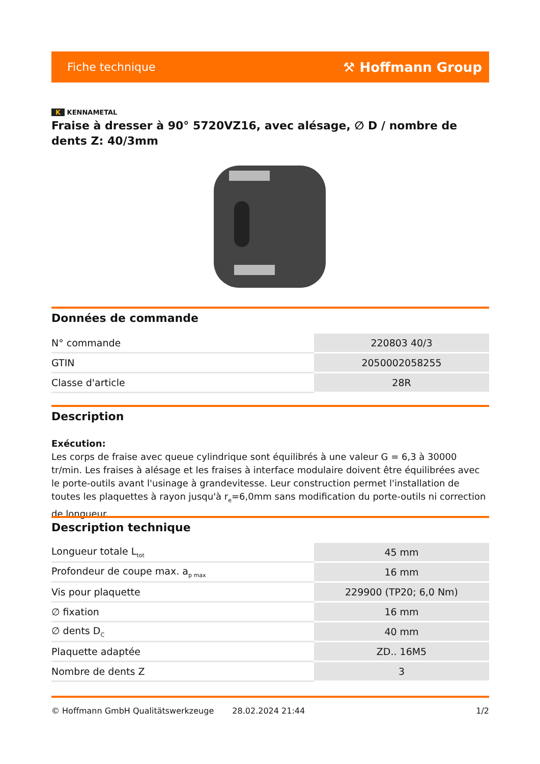Fiche technique ⚒ Hoffmann Group
K KENNAMETAL
Fraise à dresser à 90° 5720VZ16, avec alésage, ∅ D / nombre de dents Z: 40/3mm
Données de commande
| N° commande | 220803 40/3 |
| GTIN | 2050002058255 |
| Classe d'article | 28R |
Description
Exécution:
Les corps de fraise avec queue cylindrique sont équilibrés à une valeur G = 6,3 à 30000 tr/min. Les fraises à alésage et les fraises à interface modulaire doivent être équilibrées avec le porte-outils avant l'usinage à grandevitesse. Leur construction permet l'installation de toutes les plaquettes à rayon jusqu'à r<sub>e</sub>=6,0mm sans modification du porte-outils ni correction de longueur.
Description technique
| Longueur totale L<sub>tot</sub> | 45 mm |
| Profondeur de coupe max. a<sub>p max</sub> | 16 mm |
| Vis pour plaquette | 229900 (TP20; 6,0 Nm) |
| ∅ fixation | 16 mm |
| ∅ dents D<sub>C</sub> | 40 mm |
| Plaquette adaptée | ZD.. 16M5 |
| Nombre de dents Z | 3 |
© Hoffmann GmbH Qualitätswerkzeuge 28.02.2024 21:44 1/2